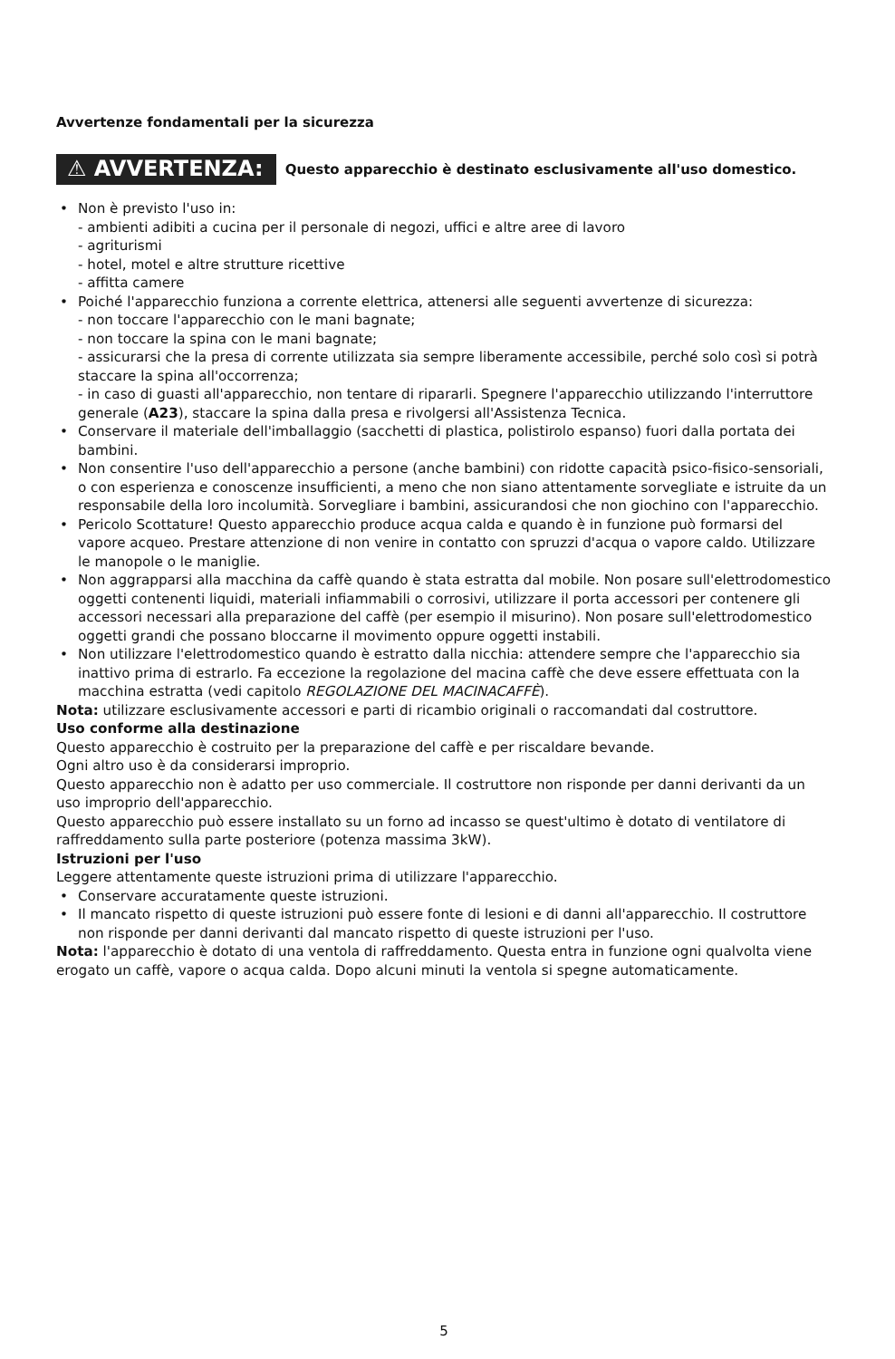Avvertenze fondamentali per la sicurezza
⚠ AVVERTENZA: Questo apparecchio è destinato esclusivamente all'uso domestico.
• Non è previsto l'uso in:
- ambienti adibiti a cucina per il personale di negozi, uffici e altre aree di lavoro
- agriturismi
- hotel, motel e altre strutture ricettive
- affitta camere
• Poiché l'apparecchio funziona a corrente elettrica, attenersi alle seguenti avvertenze di sicurezza:
- non toccare l'apparecchio con le mani bagnate;
- non toccare la spina con le mani bagnate;
- assicurarsi che la presa di corrente utilizzata sia sempre liberamente accessibile, perché solo così si potrà staccare la spina all'occorrenza;
- in caso di guasti all'apparecchio, non tentare di ripararli. Spegnere l'apparecchio utilizzando l'interruttore generale (A23), staccare la spina dalla presa e rivolgersi all'Assistenza Tecnica.
• Conservare il materiale dell'imballaggio (sacchetti di plastica, polistirolo espanso) fuori dalla portata dei bambini.
• Non consentire l'uso dell'apparecchio a persone (anche bambini) con ridotte capacità psico-fisico-sensoriali, o con esperienza e conoscenze insufficienti, a meno che non siano attentamente sorvegliate e istruite da un responsabile della loro incolumità. Sorvegliare i bambini, assicurandosi che non giochino con l'apparecchio.
• Pericolo Scottature! Questo apparecchio produce acqua calda e quando è in funzione può formarsi del vapore acqueo. Prestare attenzione di non venire in contatto con spruzzi d'acqua o vapore caldo. Utilizzare le manopole o le maniglie.
• Non aggrapparsi alla macchina da caffè quando è stata estratta dal mobile. Non posare sull'elettrodomestico oggetti contenenti liquidi, materiali infiammabili o corrosivi, utilizzare il porta accessori per contenere gli accessori necessari alla preparazione del caffè (per esempio il misurino). Non posare sull'elettrodomestico oggetti grandi che possano bloccarne il movimento oppure oggetti instabili.
• Non utilizzare l'elettrodomestico quando è estratto dalla nicchia: attendere sempre che l'apparecchio sia inattivo prima di estrarlo. Fa eccezione la regolazione del macina caffè che deve essere effettuata con la macchina estratta (vedi capitolo REGOLAZIONE DEL MACINACAFFÈ).
Nota: utilizzare esclusivamente accessori e parti di ricambio originali o raccomandati dal costruttore.
Uso conforme alla destinazione
Questo apparecchio è costruito per la preparazione del caffè e per riscaldare bevande.
Ogni altro uso è da considerarsi improprio.
Questo apparecchio non è adatto per uso commerciale. Il costruttore non risponde per danni derivanti da un uso improprio dell'apparecchio.
Questo apparecchio può essere installato su un forno ad incasso se quest'ultimo è dotato di ventilatore di raffreddamento sulla parte posteriore (potenza massima 3kW).
Istruzioni per l'uso
Leggere attentamente queste istruzioni prima di utilizzare l'apparecchio.
• Conservare accuratamente queste istruzioni.
• Il mancato rispetto di queste istruzioni può essere fonte di lesioni e di danni all'apparecchio. Il costruttore non risponde per danni derivanti dal mancato rispetto di queste istruzioni per l'uso.
Nota: l'apparecchio è dotato di una ventola di raffreddamento. Questa entra in funzione ogni qualvolta viene erogato un caffè, vapore o acqua calda. Dopo alcuni minuti la ventola si spegne automaticamente.
5